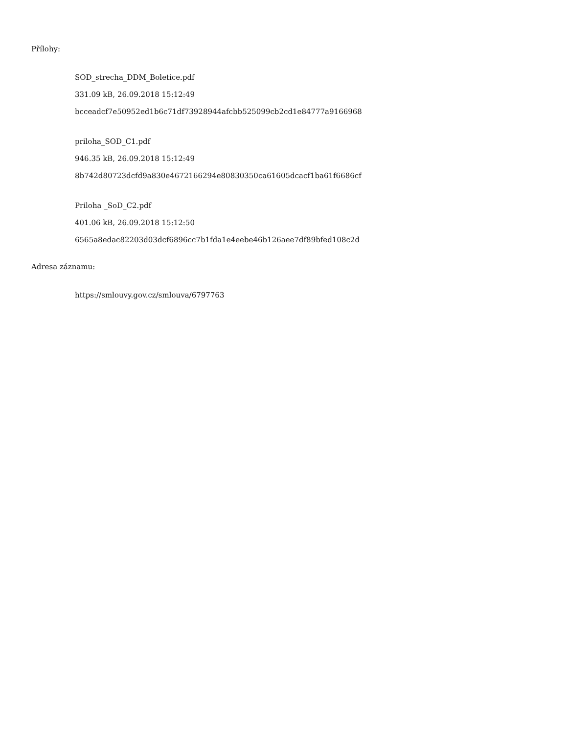Přílohy:
SOD_strecha_DDM_Boletice.pdf
331.09 kB, 26.09.2018 15:12:49
bcceadcf7e50952ed1b6c71df73928944afcbb525099cb2cd1e84777a9166968
priloha_SOD_C1.pdf
946.35 kB, 26.09.2018 15:12:49
8b742d80723dcfd9a830e4672166294e80830350ca61605dcacf1ba61f6686cf
Priloha _SoD_C2.pdf
401.06 kB, 26.09.2018 15:12:50
6565a8edac82203d03dcf6896cc7b1fda1e4eebe46b126aee7df89bfed108c2d
Adresa záznamu:
https://smlouvy.gov.cz/smlouva/6797763